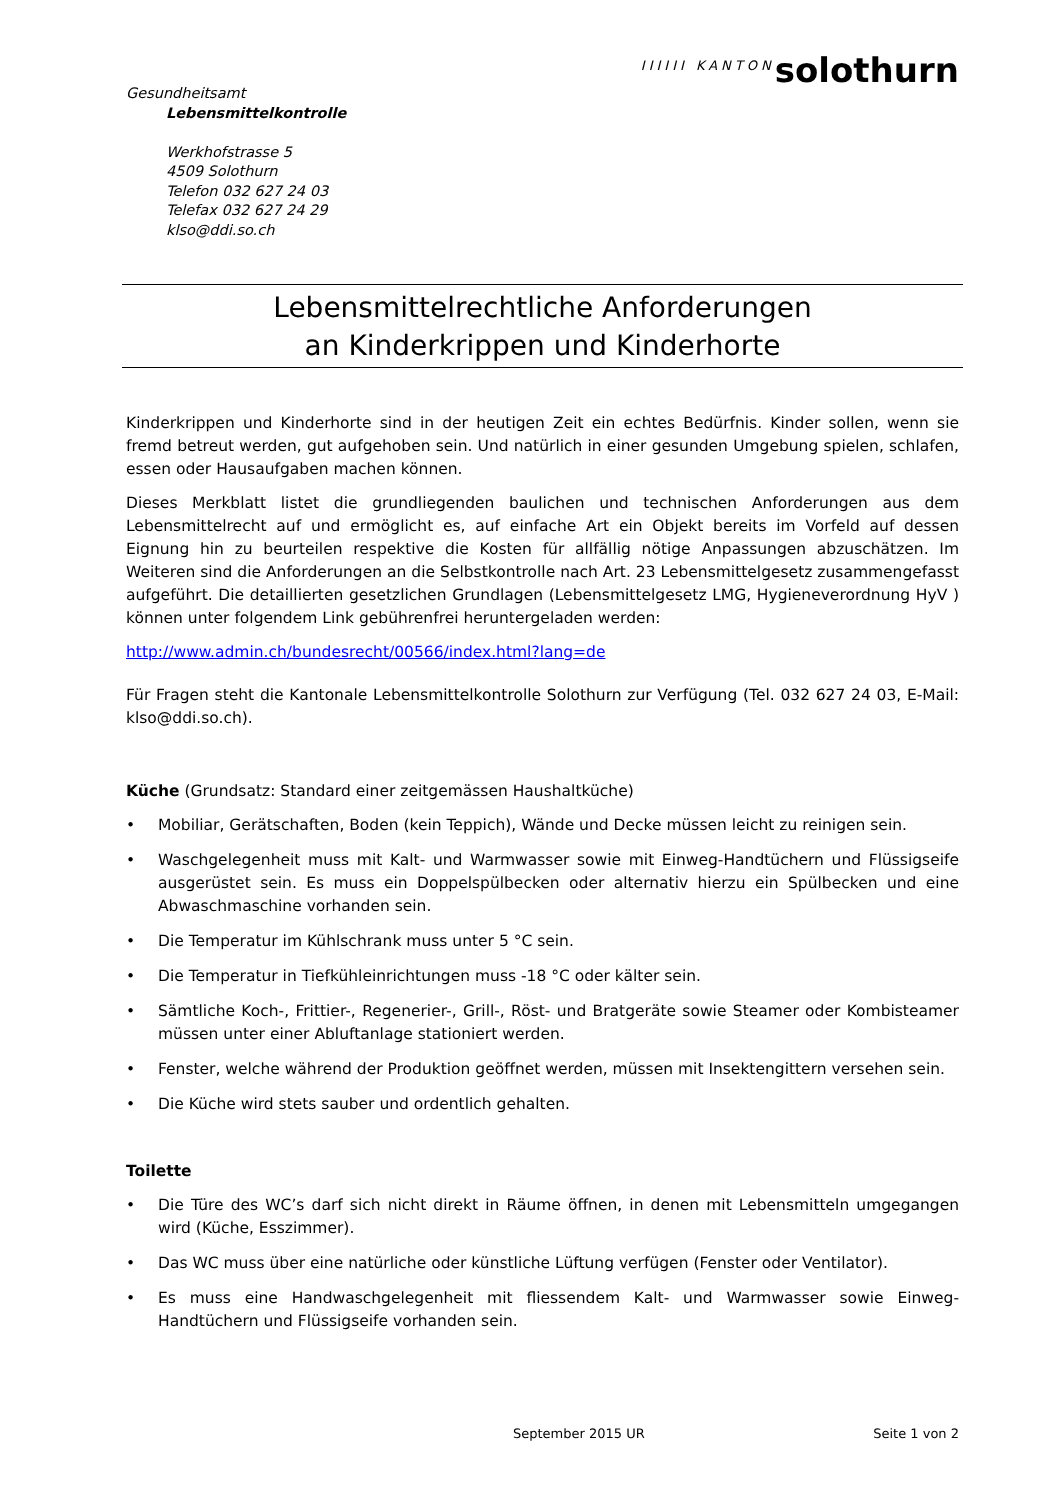Gesundheitsamt
Lebensmittelkontrolle
Werkhofstrasse 5
4509 Solothurn
Telefon 032 627 24 03
Telefax 032 627 24 29
klso@ddi.so.ch
IIIIII KANTONsolothurn
Lebensmittelrechtliche Anforderungen
an Kinderkrippen und Kinderhorte
Kinderkrippen und Kinderhorte sind in der heutigen Zeit ein echtes Bedürfnis. Kinder sollen, wenn sie fremd betreut werden, gut aufgehoben sein. Und natürlich in einer gesunden Umgebung spielen, schlafen, essen oder Hausaufgaben machen können.
Dieses Merkblatt listet die grundliegenden baulichen und technischen Anforderungen aus dem Lebensmittelrecht auf und ermöglicht es, auf einfache Art ein Objekt bereits im Vorfeld auf dessen Eignung hin zu beurteilen respektive die Kosten für allfällig nötige Anpassungen abzuschätzen. Im Weiteren sind die Anforderungen an die Selbstkontrolle nach Art. 23 Lebensmittelgesetz zusammengefasst aufgeführt. Die detaillierten gesetzlichen Grundlagen (Lebensmittelgesetz LMG, Hygieneverordnung HyV ) können unter folgendem Link gebührenfrei heruntergeladen werden:
http://www.admin.ch/bundesrecht/00566/index.html?lang=de
Für Fragen steht die Kantonale Lebensmittelkontrolle Solothurn zur Verfügung (Tel. 032 627 24 03, E-Mail: klso@ddi.so.ch).
Küche (Grundsatz: Standard einer zeitgemässen Haushaltküche)
• Mobiliar, Gerätschaften, Boden (kein Teppich), Wände und Decke müssen leicht zu reinigen sein.
• Waschgelegenheit muss mit Kalt- und Warmwasser sowie mit Einweg-Handtüchern und Flüssigseife ausgerüstet sein. Es muss ein Doppelspülbecken oder alternativ hierzu ein Spülbecken und eine Abwaschmaschine vorhanden sein.
• Die Temperatur im Kühlschrank muss unter 5 °C sein.
• Die Temperatur in Tiefkühleinrichtungen muss -18 °C oder kälter sein.
• Sämtliche Koch-, Frittier-, Regenerier-, Grill-, Röst- und Bratgeräte sowie Steamer oder Kombisteamer müssen unter einer Abluftanlage stationiert werden.
• Fenster, welche während der Produktion geöffnet werden, müssen mit Insektengittern versehen sein.
• Die Küche wird stets sauber und ordentlich gehalten.
Toilette
• Die Türe des WC’s darf sich nicht direkt in Räume öffnen, in denen mit Lebensmitteln umgegangen wird (Küche, Esszimmer).
• Das WC muss über eine natürliche oder künstliche Lüftung verfügen (Fenster oder Ventilator).
• Es muss eine Handwaschgelegenheit mit fliessendem Kalt- und Warmwasser sowie Einweg-Handtüchern und Flüssigseife vorhanden sein.
September 2015 UR Seite 1 von 2